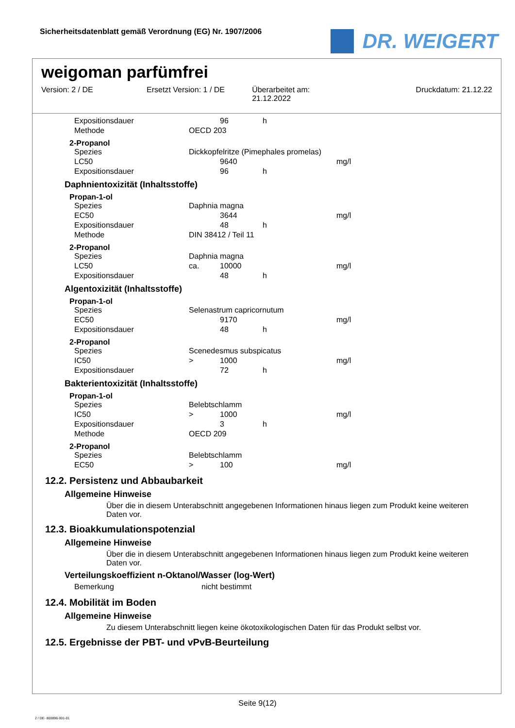Sicherheitsdatenblatt gemäß Verordnung (EG) Nr. 1907/2006
DR. WEIGERT
weigoman parfümfrei
Version: 2 / DE Ersetzt Version: 1 / DE Überarbeitet am:
21.12.2022
Druckdatum: 21.12.22
| Expositionsdauer | | 96 | h |
| Methode | OECD 203 | | |
2-Propanol
| Spezies | Dickkopfelritze (Pimephales promelas) | | | |
| LC50 | | 9640 | | mg/l |
| Expositionsdauer | | 96 | h | |
Daphnientoxizität (Inhaltsstoffe)
Propan-1-ol
| Spezies | Daphnia magna | | | |
| EC50 | | 3644 | | mg/l |
| Expositionsdauer | | 48 | h | |
| Methode | DIN 38412 / Teil 11 | | | |
2-Propanol
| Spezies | Daphnia magna | | | |
| LC50 | ca. | 10000 | | mg/l |
| Expositionsdauer | | 48 | h | |
Algentoxizität (Inhaltsstoffe)
Propan-1-ol
| Spezies | Selenastrum capricornutum | | | |
| EC50 | | 9170 | | mg/l |
| Expositionsdauer | | 48 | h | |
2-Propanol
| Spezies | Scenedesmus subspicatus | | | |
| IC50 | > | 1000 | | mg/l |
| Expositionsdauer | | 72 | h | |
Bakterientoxizität (Inhaltsstoffe)
Propan-1-ol
| Spezies | Belebtschlamm | | | |
| IC50 | > | 1000 | | mg/l |
| Expositionsdauer | | 3 | h | |
| Methode | OECD 209 | | | |
2-Propanol
| Spezies | Belebtschlamm | | | |
| EC50 | > | 100 | | mg/l |
12.2. Persistenz und Abbaubarkeit
Allgemeine Hinweise
Über die in diesem Unterabschnitt angegebenen Informationen hinaus liegen zum Produkt keine weiteren Daten vor.
12.3. Bioakkumulationspotenzial
Allgemeine Hinweise
Über die in diesem Unterabschnitt angegebenen Informationen hinaus liegen zum Produkt keine weiteren Daten vor.
Verteilungskoeffizient n-Oktanol/Wasser (log-Wert)
| Bemerkung | nicht bestimmt |
12.4. Mobilität im Boden
Allgemeine Hinweise
Zu diesem Unterabschnitt liegen keine ökotoxikologischen Daten für das Produkt selbst vor.
12.5. Ergebnisse der PBT- und vPvB-Beurteilung
Seite 9(12)
2 / DE- 800896-001-01